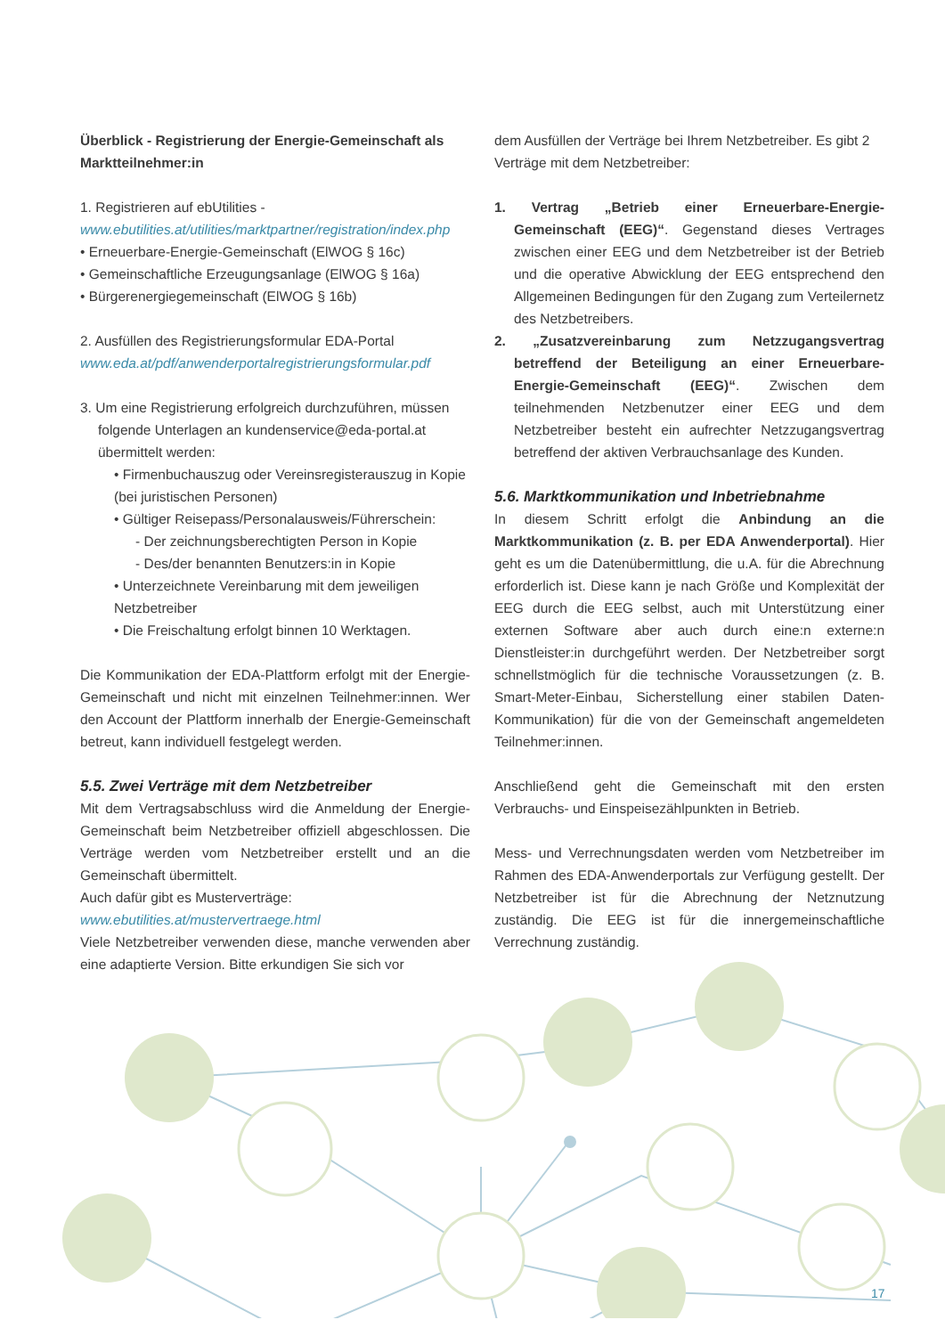Überblick - Registrierung der Energie-Gemeinschaft als Marktteilnehmer:in
1. Registrieren auf ebUtilities -
www.ebutilities.at/utilities/marktpartner/registration/index.php
• Erneuerbare-Energie-Gemeinschaft (ElWOG § 16c)
• Gemeinschaftliche Erzeugungsanlage (ElWOG § 16a)
• Bürgerenergiegemeinschaft (ElWOG § 16b)
2. Ausfüllen des Registrierungsformular EDA-Portal
www.eda.at/pdf/anwenderportalregistrierungsformular.pdf
3. Um eine Registrierung erfolgreich durchzuführen, müssen
folgende Unterlagen an kundenservice@eda-portal.at übermittelt werden:
• Firmenbuchauszug oder Vereinsregisterauszug in Kopie (bei juristischen Personen)
• Gültiger Reisepass/Personalausweis/Führerschein:
- Der zeichnungsberechtigten Person in Kopie
- Des/der benannten Benutzers:in in Kopie
• Unterzeichnete Vereinbarung mit dem jeweiligen Netzbetreiber
• Die Freischaltung erfolgt binnen 10 Werktagen.
Die Kommunikation der EDA-Plattform erfolgt mit der Energie-Gemeinschaft und nicht mit einzelnen Teilnehmer:innen. Wer den Account der Plattform innerhalb der Energie-Gemeinschaft betreut, kann individuell festgelegt werden.
5.5. Zwei Verträge mit dem Netzbetreiber
Mit dem Vertragsabschluss wird die Anmeldung der Energie-Gemeinschaft beim Netzbetreiber offiziell abgeschlossen. Die Verträge werden vom Netzbetreiber erstellt und an die Gemeinschaft übermittelt.
Auch dafür gibt es Musterverträge:
www.ebutilities.at/mustervertraege.html
Viele Netzbetreiber verwenden diese, manche verwenden aber eine adaptierte Version. Bitte erkundigen Sie sich vor
dem Ausfüllen der Verträge bei Ihrem Netzbetreiber. Es gibt 2 Verträge mit dem Netzbetreiber:
1. Vertrag „Betrieb einer Erneuerbare-Energie-Gemeinschaft (EEG)“. Gegenstand dieses Vertrages zwischen einer EEG und dem Netzbetreiber ist der Betrieb und die operative Abwicklung der EEG entsprechend den Allgemeinen Bedingungen für den Zugang zum Verteilernetz des Netzbetreibers.
2. „Zusatzvereinbarung zum Netzzugangsvertrag betreffend der Beteiligung an einer Erneuerbare-Energie-Gemeinschaft (EEG)“. Zwischen dem teilnehmenden Netzbenutzer einer EEG und dem Netzbetreiber besteht ein aufrechter Netzzugangsvertrag betreffend der aktiven Verbrauchsanlage des Kunden.
5.6. Marktkommunikation und Inbetriebnahme
In diesem Schritt erfolgt die Anbindung an die Marktkommunikation (z. B. per EDA Anwenderportal). Hier geht es um die Datenübermittlung, die u.A. für die Abrechnung erforderlich ist. Diese kann je nach Größe und Komplexität der EEG durch die EEG selbst, auch mit Unterstützung einer externen Software aber auch durch eine:n externe:n Dienstleister:in durchgeführt werden. Der Netzbetreiber sorgt schnellstmöglich für die technische Voraussetzungen (z. B. Smart-Meter-Einbau, Sicherstellung einer stabilen Daten-Kommunikation) für die von der Gemeinschaft angemeldeten Teilnehmer:innen.
Anschließend geht die Gemeinschaft mit den ersten Verbrauchs- und Einspeisezählpunkten in Betrieb.
Mess- und Verrechnungsdaten werden vom Netzbetreiber im Rahmen des EDA-Anwenderportals zur Verfügung gestellt. Der Netzbetreiber ist für die Abrechnung der Netznutzung zuständig. Die EEG ist für die innergemeinschaftliche Verrechnung zuständig.
17